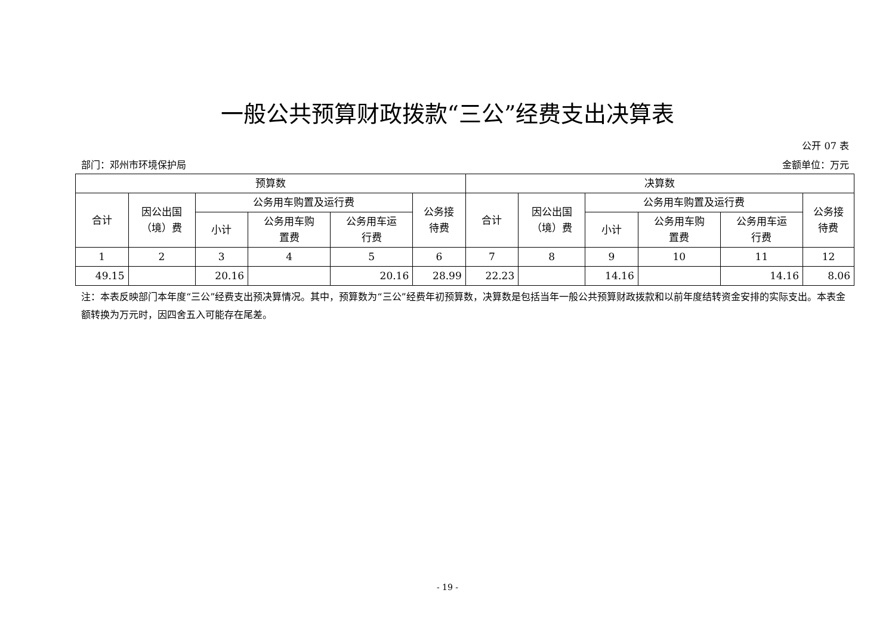一般公共预算财政拨款“三公”经费支出决算表
公开 07 表
部门：邓州市环境保护局 金额单位：万元
| 预算数 | | | | | | 决算数 | | | | | |
| --- | --- | --- | --- | --- | --- | --- | --- | --- | --- | --- | --- |
| 合计 | 因公出国 （境）费 | 公务用车购置及运行费 | | | 公务接 待费 | 合计 | 因公出国 （境）费 | 公务用车购置及运行费 | | | 公务接 待费 |
| | | 小计 | 公务用车购 置费 | 公务用车运 行费 | | | | 小计 | 公务用车购 置费 | 公务用车运 行费 | |
| 1 | 2 | 3 | 4 | 5 | 6 | 7 | 8 | 9 | 10 | 11 | 12 |
| 49.15 | | 20.16 | | 20.16 | 28.99 | 22.23 | | 14.16 | | 14.16 | 8.06 |
注：本表反映部门本年度“三公”经费支出预决算情况。其中，预算数为“三公”经费年初预算数，决算数是包括当年一般公共预算财政拨款和以前年度结转资金安排的实际支出。本表金额转换为万元时，因四舍五入可能存在尾差。
- 19 -